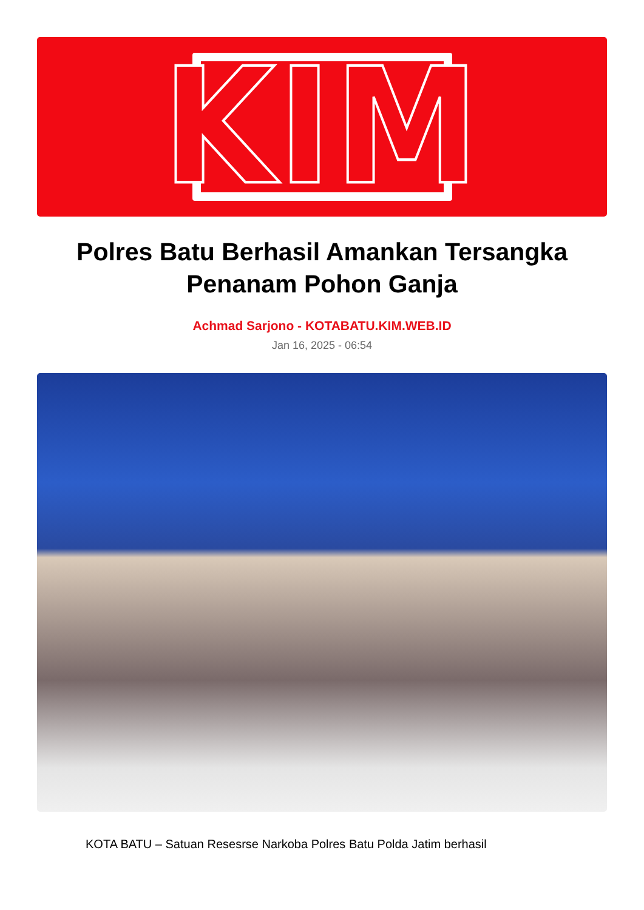KIM
Polres Batu Berhasil Amankan Tersangka Penanam Pohon Ganja
Achmad Sarjono - KOTABATU.KIM.WEB.ID
Jan 16, 2025 - 06:54
KOTA BATU – Satuan Resesrse Narkoba Polres Batu Polda Jatim berhasil